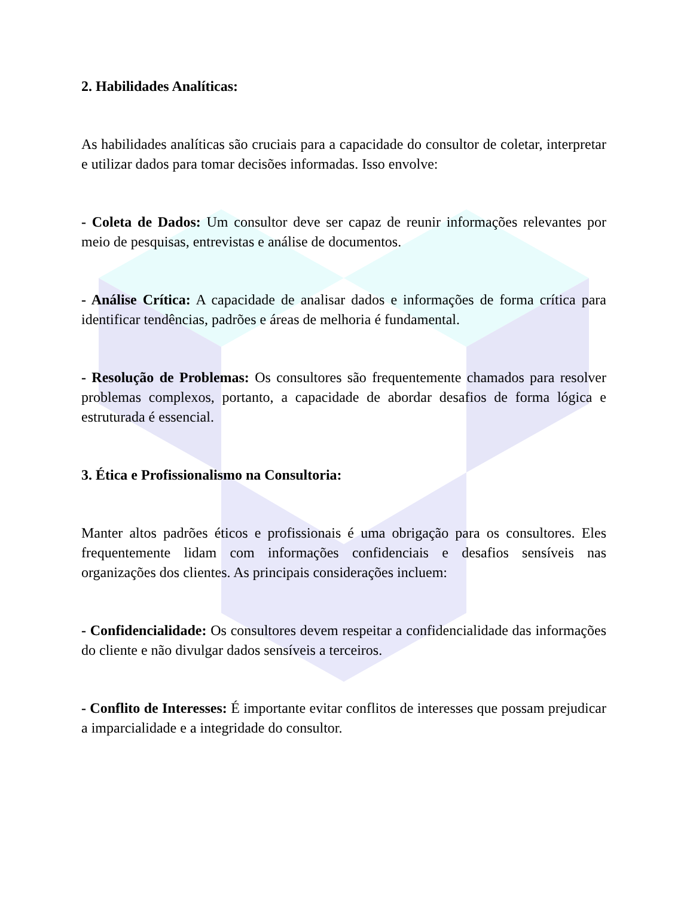2. Habilidades Analíticas:
As habilidades analíticas são cruciais para a capacidade do consultor de coletar, interpretar e utilizar dados para tomar decisões informadas. Isso envolve:
- Coleta de Dados: Um consultor deve ser capaz de reunir informações relevantes por meio de pesquisas, entrevistas e análise de documentos.
- Análise Crítica: A capacidade de analisar dados e informações de forma crítica para identificar tendências, padrões e áreas de melhoria é fundamental.
- Resolução de Problemas: Os consultores são frequentemente chamados para resolver problemas complexos, portanto, a capacidade de abordar desafios de forma lógica e estruturada é essencial.
3. Ética e Profissionalismo na Consultoria:
Manter altos padrões éticos e profissionais é uma obrigação para os consultores. Eles frequentemente lidam com informações confidenciais e desafios sensíveis nas organizações dos clientes. As principais considerações incluem:
- Confidencialidade: Os consultores devem respeitar a confidencialidade das informações do cliente e não divulgar dados sensíveis a terceiros.
- Conflito de Interesses: É importante evitar conflitos de interesses que possam prejudicar a imparcialidade e a integridade do consultor.